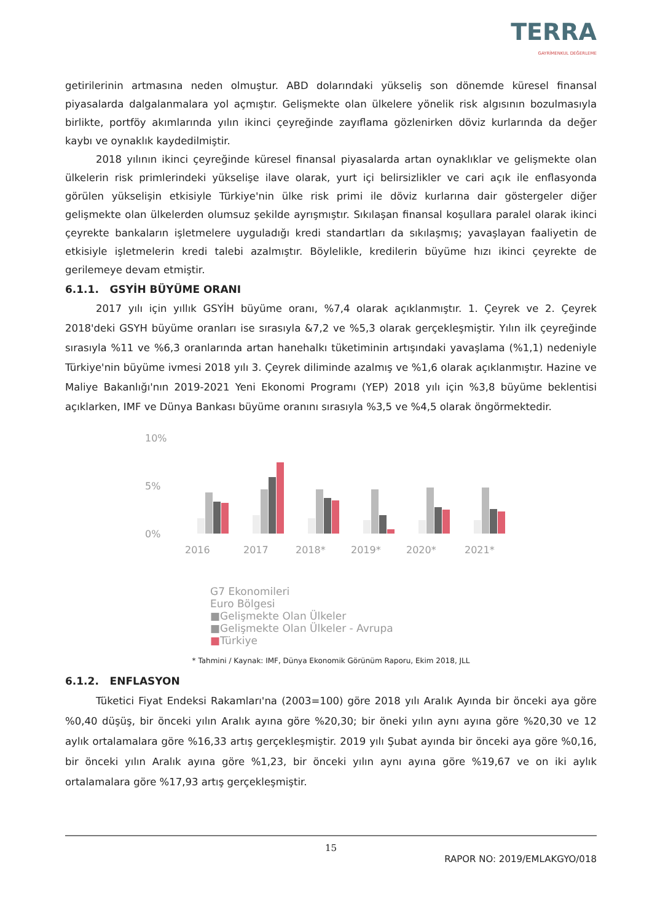TERRA
GAYRİMENKUL DEĞERLEME
getirilerinin artmasına neden olmuştur. ABD dolarındaki yükseliş son dönemde küresel finansal piyasalarda dalgalanmalara yol açmıştır. Gelişmekte olan ülkelere yönelik risk algısının bozulmasıyla birlikte, portföy akımlarında yılın ikinci çeyreğinde zayıflama gözlenirken döviz kurlarında da değer kaybı ve oynaklık kaydedilmiştir.
2018 yılının ikinci çeyreğinde küresel finansal piyasalarda artan oynaklıklar ve gelişmekte olan ülkelerin risk primlerindeki yükselişe ilave olarak, yurt içi belirsizlikler ve cari açık ile enflasyonda görülen yükselişin etkisiyle Türkiye'nin ülke risk primi ile döviz kurlarına dair göstergeler diğer gelişmekte olan ülkelerden olumsuz şekilde ayrışmıştır. Sıkılaşan finansal koşullara paralel olarak ikinci çeyrekte bankaların işletmelere uyguladığı kredi standartları da sıkılaşmış; yavaşlayan faaliyetin de etkisiyle işletmelerin kredi talebi azalmıştır. Böylelikle, kredilerin büyüme hızı ikinci çeyrekte de gerilemeye devam etmiştir.
6.1.1. GSYİH BÜYÜME ORANI
2017 yılı için yıllık GSYİH büyüme oranı, %7,4 olarak açıklanmıştır. 1. Çeyrek ve 2. Çeyrek 2018'deki GSYH büyüme oranları ise sırasıyla &7,2 ve %5,3 olarak gerçekleşmiştir. Yılın ilk çeyreğinde sırasıyla %11 ve %6,3 oranlarında artan hanehalkı tüketiminin artışındaki yavaşlama (%1,1) nedeniyle Türkiye'nin büyüme ivmesi 2018 yılı 3. Çeyrek diliminde azalmış ve %1,6 olarak açıklanmıştır. Hazine ve Maliye Bakanlığı'nın 2019-2021 Yeni Ekonomi Programı (YEP) 2018 yılı için %3,8 büyüme beklentisi açıklarken, IMF ve Dünya Bankası büyüme oranını sırasıyla %3,5 ve %4,5 olarak öngörmektedir.
10%
5%
0%
2016
2017
2018*
2019*
2020*
2021*
G7 Ekonomileri
Euro Bölgesi
■Gelişmekte Olan Ülkeler
■Gelişmekte Olan Ülkeler - Avrupa
■Türkiye
* Tahmini / Kaynak: IMF, Dünya Ekonomik Görünüm Raporu, Ekim 2018, JLL
6.1.2. ENFLASYON
Tüketici Fiyat Endeksi Rakamları'na (2003=100) göre 2018 yılı Aralık Ayında bir önceki aya göre %0,40 düşüş, bir önceki yılın Aralık ayına göre %20,30; bir öneki yılın aynı ayına göre %20,30 ve 12 aylık ortalamalara göre %16,33 artış gerçekleşmiştir. 2019 yılı Şubat ayında bir önceki aya göre %0,16, bir önceki yılın Aralık ayına göre %1,23, bir önceki yılın aynı ayına göre %19,67 ve on iki aylık ortalamalara göre %17,93 artış gerçekleşmiştir.
15
RAPOR NO: 2019/EMLAKGYO/018